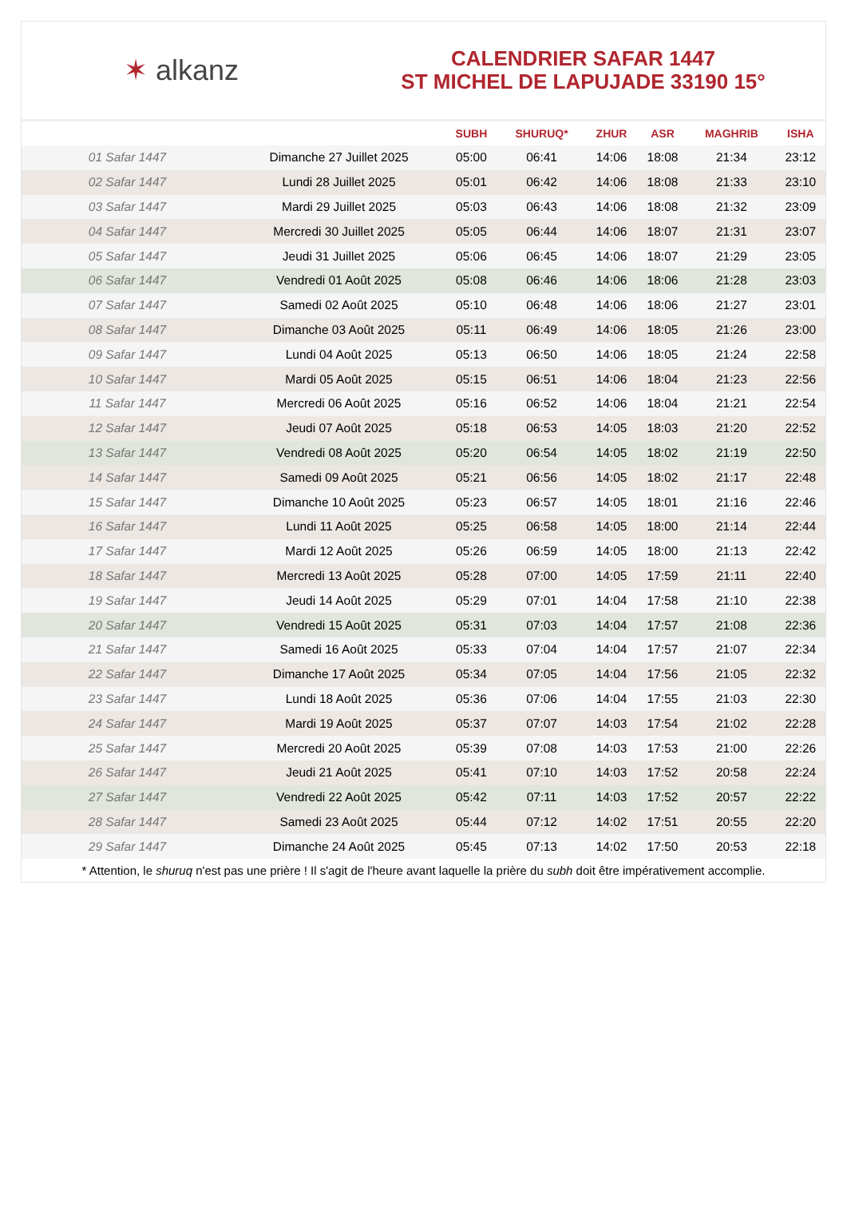✶ alkanz
CALENDRIER SAFAR 1447
ST MICHEL DE LAPUJADE 33190 15°
| | | SUBH | SHURUQ* | ZHUR | ASR | MAGHRIB | ISHA |
| --- | --- | --- | --- | --- | --- | --- | --- |
| 01 Safar 1447 | Dimanche 27 Juillet 2025 | 05:00 | 06:41 | 14:06 | 18:08 | 21:34 | 23:12 |
| 02 Safar 1447 | Lundi 28 Juillet 2025 | 05:01 | 06:42 | 14:06 | 18:08 | 21:33 | 23:10 |
| 03 Safar 1447 | Mardi 29 Juillet 2025 | 05:03 | 06:43 | 14:06 | 18:08 | 21:32 | 23:09 |
| 04 Safar 1447 | Mercredi 30 Juillet 2025 | 05:05 | 06:44 | 14:06 | 18:07 | 21:31 | 23:07 |
| 05 Safar 1447 | Jeudi 31 Juillet 2025 | 05:06 | 06:45 | 14:06 | 18:07 | 21:29 | 23:05 |
| 06 Safar 1447 | Vendredi 01 Août 2025 | 05:08 | 06:46 | 14:06 | 18:06 | 21:28 | 23:03 |
| 07 Safar 1447 | Samedi 02 Août 2025 | 05:10 | 06:48 | 14:06 | 18:06 | 21:27 | 23:01 |
| 08 Safar 1447 | Dimanche 03 Août 2025 | 05:11 | 06:49 | 14:06 | 18:05 | 21:26 | 23:00 |
| 09 Safar 1447 | Lundi 04 Août 2025 | 05:13 | 06:50 | 14:06 | 18:05 | 21:24 | 22:58 |
| 10 Safar 1447 | Mardi 05 Août 2025 | 05:15 | 06:51 | 14:06 | 18:04 | 21:23 | 22:56 |
| 11 Safar 1447 | Mercredi 06 Août 2025 | 05:16 | 06:52 | 14:06 | 18:04 | 21:21 | 22:54 |
| 12 Safar 1447 | Jeudi 07 Août 2025 | 05:18 | 06:53 | 14:05 | 18:03 | 21:20 | 22:52 |
| 13 Safar 1447 | Vendredi 08 Août 2025 | 05:20 | 06:54 | 14:05 | 18:02 | 21:19 | 22:50 |
| 14 Safar 1447 | Samedi 09 Août 2025 | 05:21 | 06:56 | 14:05 | 18:02 | 21:17 | 22:48 |
| 15 Safar 1447 | Dimanche 10 Août 2025 | 05:23 | 06:57 | 14:05 | 18:01 | 21:16 | 22:46 |
| 16 Safar 1447 | Lundi 11 Août 2025 | 05:25 | 06:58 | 14:05 | 18:00 | 21:14 | 22:44 |
| 17 Safar 1447 | Mardi 12 Août 2025 | 05:26 | 06:59 | 14:05 | 18:00 | 21:13 | 22:42 |
| 18 Safar 1447 | Mercredi 13 Août 2025 | 05:28 | 07:00 | 14:05 | 17:59 | 21:11 | 22:40 |
| 19 Safar 1447 | Jeudi 14 Août 2025 | 05:29 | 07:01 | 14:04 | 17:58 | 21:10 | 22:38 |
| 20 Safar 1447 | Vendredi 15 Août 2025 | 05:31 | 07:03 | 14:04 | 17:57 | 21:08 | 22:36 |
| 21 Safar 1447 | Samedi 16 Août 2025 | 05:33 | 07:04 | 14:04 | 17:57 | 21:07 | 22:34 |
| 22 Safar 1447 | Dimanche 17 Août 2025 | 05:34 | 07:05 | 14:04 | 17:56 | 21:05 | 22:32 |
| 23 Safar 1447 | Lundi 18 Août 2025 | 05:36 | 07:06 | 14:04 | 17:55 | 21:03 | 22:30 |
| 24 Safar 1447 | Mardi 19 Août 2025 | 05:37 | 07:07 | 14:03 | 17:54 | 21:02 | 22:28 |
| 25 Safar 1447 | Mercredi 20 Août 2025 | 05:39 | 07:08 | 14:03 | 17:53 | 21:00 | 22:26 |
| 26 Safar 1447 | Jeudi 21 Août 2025 | 05:41 | 07:10 | 14:03 | 17:52 | 20:58 | 22:24 |
| 27 Safar 1447 | Vendredi 22 Août 2025 | 05:42 | 07:11 | 14:03 | 17:52 | 20:57 | 22:22 |
| 28 Safar 1447 | Samedi 23 Août 2025 | 05:44 | 07:12 | 14:02 | 17:51 | 20:55 | 22:20 |
| 29 Safar 1447 | Dimanche 24 Août 2025 | 05:45 | 07:13 | 14:02 | 17:50 | 20:53 | 22:18 |
* Attention, le shuruq n'est pas une prière ! Il s'agit de l'heure avant laquelle la prière du subh doit être impérativement accomplie.